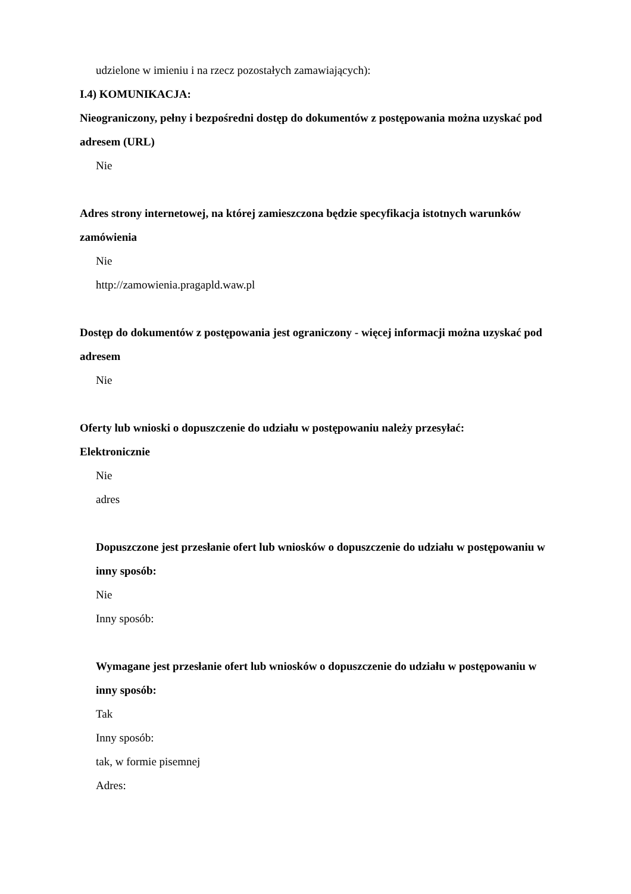udzielone w imieniu i na rzecz pozostałych zamawiających):
I.4) KOMUNIKACJA:
Nieograniczony, pełny i bezpośredni dostęp do dokumentów z postępowania można uzyskać pod adresem (URL)
Nie
Adres strony internetowej, na której zamieszczona będzie specyfikacja istotnych warunków zamówienia
Nie
http://zamowienia.pragapld.waw.pl
Dostęp do dokumentów z postępowania jest ograniczony - więcej informacji można uzyskać pod adresem
Nie
Oferty lub wnioski o dopuszczenie do udziału w postępowaniu należy przesyłać:
Elektronicznie
Nie
adres
Dopuszczone jest przesłanie ofert lub wniosków o dopuszczenie do udziału w postępowaniu w inny sposób:
Nie
Inny sposób:
Wymagane jest przesłanie ofert lub wniosków o dopuszczenie do udziału w postępowaniu w inny sposób:
Tak
Inny sposób:
tak, w formie pisemnej
Adres: